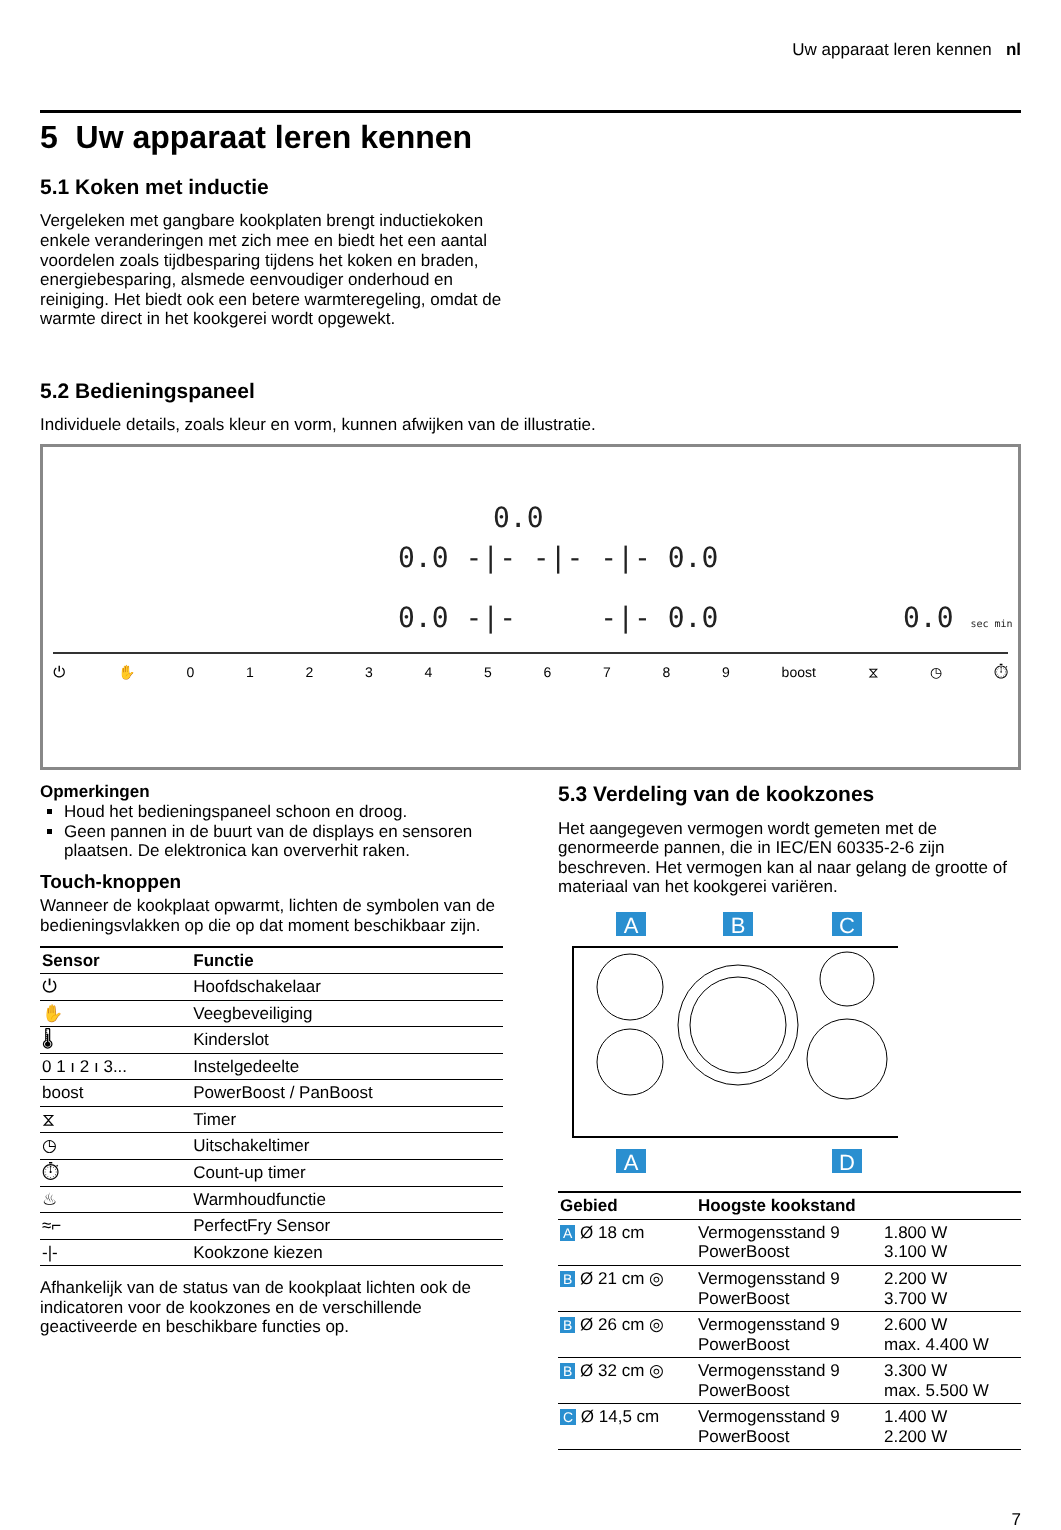Uw apparaat leren kennen nl
5 Uw apparaat leren kennen
5.1 Koken met inductie
Vergeleken met gangbare kookplaten brengt inductiekoken enkele veranderingen met zich mee en biedt het een aantal voordelen zoals tijdbesparing tijdens het koken en braden, energiebesparing, alsmede eenvoudiger onderhoud en reiniging. Het biedt ook een betere warmteregeling, omdat de warmte direct in het kookgerei wordt opgewekt.
5.2 Bedieningspaneel
Individuele details, zoals kleur en vorm, kunnen afwijken van de illustratie.
0.0
0.0 -|- -|- -|- 0.0
0.0 -|- -|- 0.0 0.0 sec min
⏻ ✋ 0123456789 boost ⧖ ◷ ⏱
Opmerkingen
Houd het bedieningspaneel schoon en droog.
Geen pannen in de buurt van de displays en sensoren plaatsen. De elektronica kan oververhit raken.
Touch-knoppen
Wanneer de kookplaat opwarmt, lichten de symbolen van de bedieningsvlakken op die op dat moment beschikbaar zijn.
| Sensor | Functie |
| --- | --- |
| ⏻ | Hoofdschakelaar |
| ✋ | Veegbeveiliging |
| 🌡 | Kinderslot |
| 0 1 ı 2 ı 3... | Instelgedeelte |
| boost | PowerBoost / PanBoost |
| ⧖ | Timer |
| ◷ | Uitschakeltimer |
| ⏱ | Count-up timer |
| ♨ | Warmhoudfunctie |
| ≈⌐ | PerfectFry Sensor |
| -/- | Kookzone kiezen |
Afhankelijk van de status van de kookplaat lichten ook de indicatoren voor de kookzones en de verschillende geactiveerde en beschikbare functies op.
5.3 Verdeling van de kookzones
Het aangegeven vermogen wordt gemeten met de genormeerde pannen, die in IEC/EN 60335-2-6 zijn beschreven. Het vermogen kan al naar gelang de grootte of materiaal van het kookgerei variëren.
A
B
C
A
D
| Gebied | Hoogste kookstand | |
| --- | --- | --- |
| A Ø 18 cm | Vermogensstand 9 PowerBoost | 1.800 W 3.100 W |
| B Ø 21 cm ◎ | Vermogensstand 9 PowerBoost | 2.200 W 3.700 W |
| B Ø 26 cm ◎ | Vermogensstand 9 PowerBoost | 2.600 W max. 4.400 W |
| B Ø 32 cm ◎ | Vermogensstand 9 PowerBoost | 3.300 W max. 5.500 W |
| C Ø 14,5 cm | Vermogensstand 9 PowerBoost | 1.400 W 2.200 W |
7